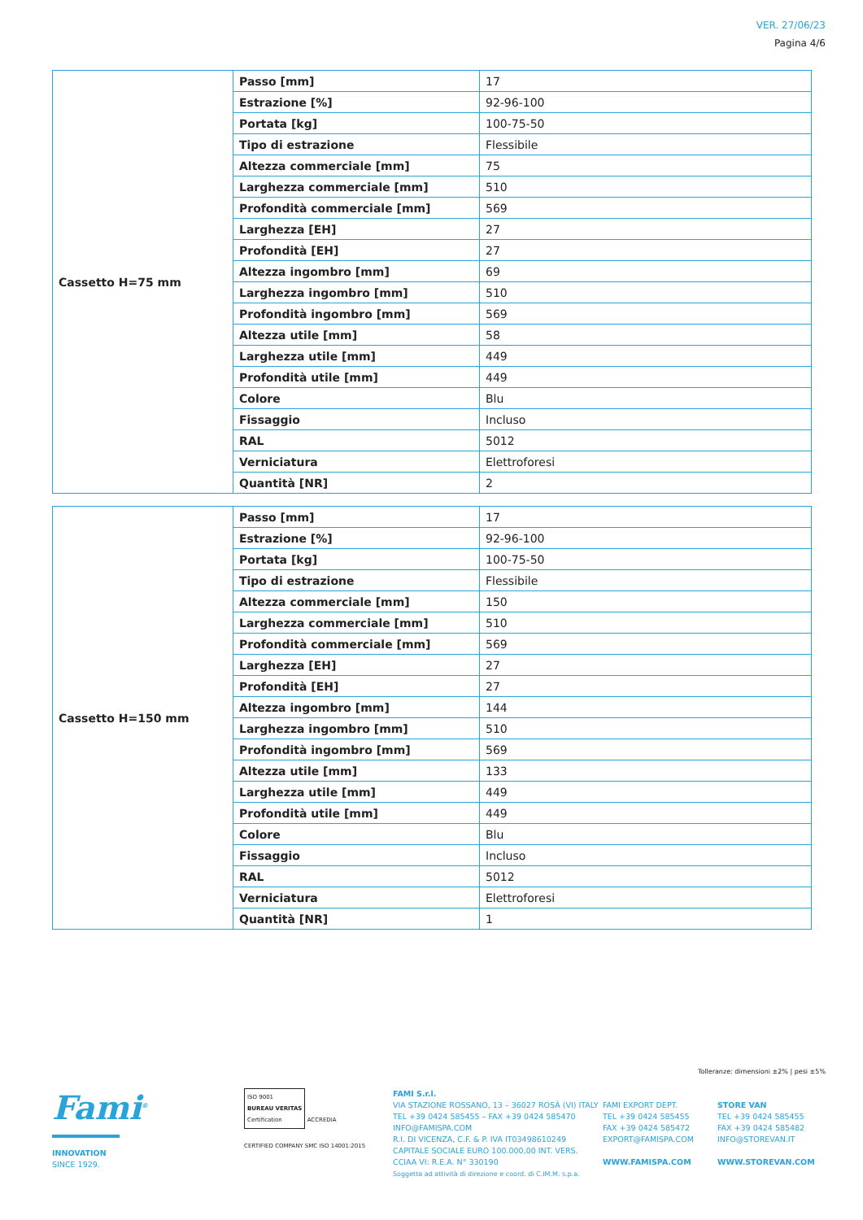VER. 27/06/23
Pagina 4/6
| Cassetto H=75 mm | Passo [mm] | 17 |
| | Estrazione [%] | 92-96-100 |
| | Portata [kg] | 100-75-50 |
| | Tipo di estrazione | Flessibile |
| | Altezza commerciale [mm] | 75 |
| | Larghezza commerciale [mm] | 510 |
| | Profondità commerciale [mm] | 569 |
| | Larghezza [EH] | 27 |
| | Profondità [EH] | 27 |
| | Altezza ingombro [mm] | 69 |
| | Larghezza ingombro [mm] | 510 |
| | Profondità ingombro [mm] | 569 |
| | Altezza utile [mm] | 58 |
| | Larghezza utile [mm] | 449 |
| | Profondità utile [mm] | 449 |
| | Colore | Blu |
| | Fissaggio | Incluso |
| | RAL | 5012 |
| | Verniciatura | Elettroforesi |
| | Quantità [NR] | 2 |
| Cassetto H=150 mm | Passo [mm] | 17 |
| | Estrazione [%] | 92-96-100 |
| | Portata [kg] | 100-75-50 |
| | Tipo di estrazione | Flessibile |
| | Altezza commerciale [mm] | 150 |
| | Larghezza commerciale [mm] | 510 |
| | Profondità commerciale [mm] | 569 |
| | Larghezza [EH] | 27 |
| | Profondità [EH] | 27 |
| | Altezza ingombro [mm] | 144 |
| | Larghezza ingombro [mm] | 510 |
| | Profondità ingombro [mm] | 569 |
| | Altezza utile [mm] | 133 |
| | Larghezza utile [mm] | 449 |
| | Profondità utile [mm] | 449 |
| | Colore | Blu |
| | Fissaggio | Incluso |
| | RAL | 5012 |
| | Verniciatura | Elettroforesi |
| | Quantità [NR] | 1 |
Tolleranze: dimensioni ±2% | pesi ±5%
Fami<sup>®</sup>
INNOVATION
SINCE 1929.
ISO 9001
BUREAU VERITAS
Certification
ACCREDIA
CERTIFIED COMPANY SMC ISO 14001:2015
FAMI S.r.l.
VIA STAZIONE ROSSANO, 13 – 36027 ROSÀ (VI) ITALY
TEL +39 0424 585455 – FAX +39 0424 585470
INFO@FAMISPA.COM
R.I. DI VICENZA, C.F. & P. IVA IT03498610249
CAPITALE SOCIALE EURO 100.000,00 INT. VERS.
CCIAA VI: R.E.A. N° 330190
Soggetta ad attività di direzione e coord. di C.IM.M. s.p.a.
FAMI EXPORT DEPT.
TEL +39 0424 585455
FAX +39 0424 585472
EXPORT@FAMISPA.COM
WWW.FAMISPA.COM
STORE VAN
TEL +39 0424 585455
FAX +39 0424 585482
INFO@STOREVAN.IT
WWW.STOREVAN.COM